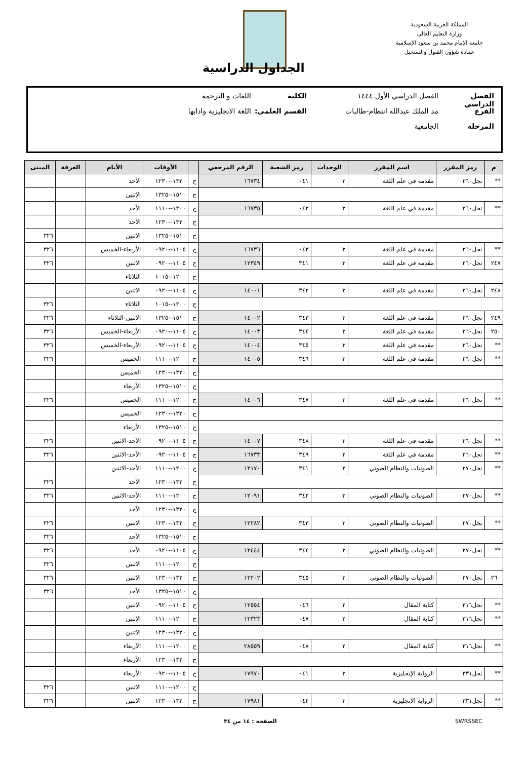المملكة العربية السعودية
وزارة التعليم العالى
جامعة الإمام محمد بن سعود الإسلامية
عمادة شؤون القبول والتسجيل
الجداول الدراسية
الفصل الدراسي الفصل الدراسي الأول ١٤٤٤ الكلية اللغات و الترجمة
الفرع مد الملك عبدالله انتظام-طالبات القسم العلمي: اللغة الانجليزية وادابها
المرحلة الجامعية
| م | رمز المقرر | اسم المقرر | الوحدات | رمز الشعبة | الرقم المرجعي | | الأوقات | الأيام | الغرفة | المبنى |
| --- | --- | --- | --- | --- | --- | --- | --- | --- | --- | --- |
| ** | نجل٢٦٠ | مقدمة في علم اللغة | ٣ | ٠٤١ | ١٦٧٣٤ | ح | ١٣٢٠--١٢٣٠ | الأحد | | |
| | | | | | | ح | ١٥١٠--١٣٢٥ | الاثنين | | |
| ** | نجل٢٦٠ | مقدمة في علم اللغة | ٣ | ٠٤٢ | ١٦٧٣٥ | ح | ١٢٠٠--١١١٠ | الأحد | | |
| | | | | | | ح | ١٣٢٠--١٢٣٠ | الأحد | | |
| | | | | | | ح | ١٥١٠--١٣٢٥ | الاثنين | | ٣٢٦ |
| ** | نجل٢٦٠ | مقدمة في علم اللغة | ٣ | ٠٤٣ | ١٦٧٣٦ | ح | ١١٠٥--٠٩٢٠ | الأربعاء-الخميس | | ٣٢٦ |
| ٢٤٧ | نجل٢٦٠ | مقدمة في علم اللغة | ٣ | ٣٤١ | ١٢٣٤٩ | ح | ١١٠٥--٠٩٢٠ | الاثنين | | ٣٢٦ |
| | | | | | | ح | ١٢٠٠--١٠١٥ | الثلاثاء | | |
| ٢٤٨ | نجل٢٦٠ | مقدمة في علم اللغة | ٣ | ٣٤٢ | ١٤٠٠١ | ح | ١١٠٥--٠٩٢٠ | الاثنين | | |
| | | | | | | ح | ١٢٠٠--١٠١٥ | الثلاثاء | | ٣٢٦ |
| ٢٤٩ | نجل٢٦٠ | مقدمة في علم اللغة | ٣ | ٣٤٣ | ١٤٠٠٢ | ح | ١٥١٠--١٣٢٥ | الاثنين-الثلاثاء | | ٣٢٦ |
| ٢٥٠ | نجل٢٦٠ | مقدمة في علم اللغة | ٣ | ٣٤٤ | ١٤٠٠٣ | ح | ١١٠٥--٠٩٢٠ | الأربعاء-الخميس | | ٣٢٦ |
| ** | نجل٢٦٠ | مقدمة في علم اللغة | ٣ | ٣٤٥ | ١٤٠٠٤ | ح | ١١٠٥--٠٩٢٠ | الأربعاء-الخميس | | ٣٢٦ |
| ** | نجل٢٦٠ | مقدمة في علم اللغة | ٣ | ٣٤٦ | ١٤٠٠٥ | ح | ١٢٠٠--١١١٠ | الخميس | | ٣٢٦ |
| | | | | | | ح | ١٣٢٠--١٢٣٠ | الخميس | | |
| | | | | | | ح | ١٥١٠--١٣٢٥ | الأربعاء | | |
| ** | نجل٢٦٠ | مقدمة في علم اللغة | ٣ | ٣٤٧ | ١٤٠٠٦ | ح | ١٢٠٠--١١١٠ | الخميس | | ٣٢٦ |
| | | | | | | ح | ١٣٢٠--١٢٣٠ | الخميس | | |
| | | | | | | ح | ١٥١٠--١٣٢٥ | الأربعاء | | |
| ** | نجل٢٦٠ | مقدمة في علم اللغة | ٣ | ٣٤٨ | ١٤٠٠٧ | ح | ١١٠٥--٠٩٢٠ | الأحد-الاثنين | | ٣٢٦ |
| ** | نجل٢٦٠ | مقدمة في علم اللغة | ٣ | ٣٤٩ | ١٦٧٣٣ | ح | ١١٠٥--٠٩٢٠ | الأحد-الاثنين | | ٣٢٦ |
| ** | نجل٢٧٠ | الصوتيات والنظام الصوتي | ٣ | ٣٤١ | ١٢١٧٠ | ح | ١٢٠٠--١١١٠ | الأحد-الاثنين | | |
| | | | | | | ح | ١٣٢٠--١٢٣٠ | الأحد | | ٣٢٦ |
| ** | نجل٢٧٠ | الصوتيات والنظام الصوتي | ٣ | ٣٤٢ | ١٢٠٩١ | ح | ١٢٠٠--١١١٠ | الأحد-الاثنين | | ٣٢٦ |
| | | | | | | ح | ١٣٢٠--١٢٣٠ | الأحد | | |
| ** | نجل٢٧٠ | الصوتيات والنظام الصوتي | ٣ | ٣٤٣ | ١٢٢٨٢ | ح | ١٣٢٠--١٢٣٠ | الاثنين | | ٣٢٦ |
| | | | | | | ح | ١٥١٠--١٣٢٥ | الأحد | | ٣٢٦ |
| ** | نجل٢٧٠ | الصوتيات والنظام الصوتي | ٣ | ٣٤٤ | ١٢٤٤٤ | ح | ١١٠٥--٠٩٢٠ | الأحد | | ٣٢٦ |
| | | | | | | ح | ١٢٠٠--١١١٠ | الاثنين | | ٣٢٦ |
| ٢٦٠ | نجل٢٧٠ | الصوتيات والنظام الصوتي | ٣ | ٣٤٥ | ١٢٢٠٢ | ح | ١٣٢٠--١٢٣٠ | الاثنين | | ٣٢٦ |
| | | | | | | ح | ١٥١٠--١٣٢٥ | الأحد | | ٣٢٦ |
| ** | نجل٣١٦ | كتابة المقال | ٢ | ٠٤٦ | ١٢٥٥٤ | ح | ١١٠٥--٠٩٢٠ | الاثنين | | |
| ** | نجل٣١٦ | كتابة المقال | ٢ | ٠٤٧ | ١٢٣٢٣ | ح | ١٢٠٠--١١١٠ | الاثنين | | |
| | | | | | | ح | ١٣٢٠--١٢٣٠ | الاثنين | | |
| ** | نجل٣١٦ | كتابة المقال | ٢ | ٠٤٨ | ٢٨٥٥٩ | ح | ١٢٠٠--١١١٠ | الأربعاء | | |
| | | | | | | ح | ١٣٢٠--١٢٣٠ | الأربعاء | | |
| ** | نجل٣٣١ | الرواية الإنجليزية | ٣ | ٠٤١ | ١٧٩٧٠ | ح | ١١٠٥--٠٩٢٠ | الأربعاء | | |
| | | | | | | ح | ١٢٠٠--١١١٠ | الاثنين | | ٣٢٦ |
| ** | نجل٣٣١ | الرواية الإنجليزية | ٣ | ٠٤٢ | ١٧٩٨١ | ح | ١٣٢٠--١٢٣٠ | الاثنين | | ٣٢٦ |
SWRSSEC الصفحة : ١٤ من ٣٤